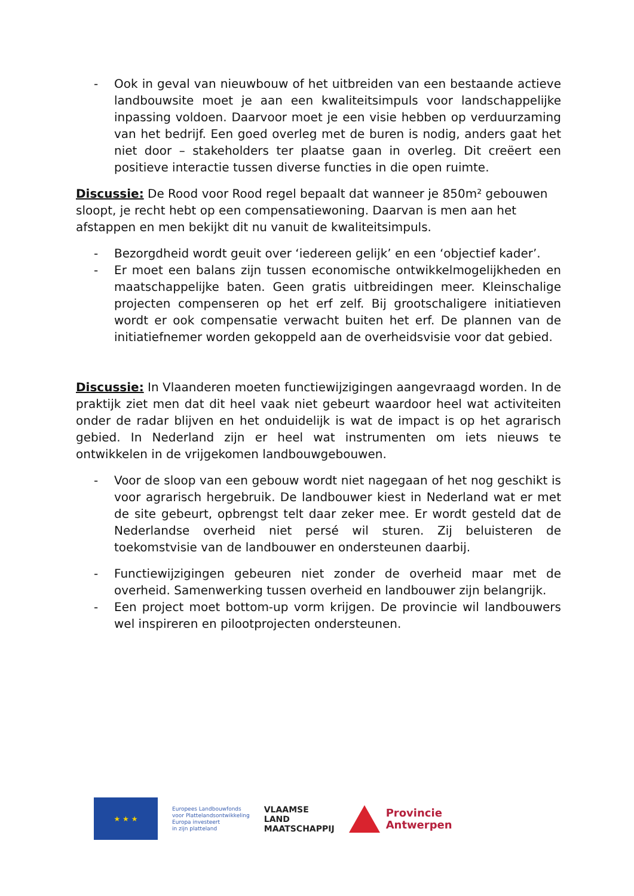- Ook in geval van nieuwbouw of het uitbreiden van een bestaande actieve landbouwsite moet je aan een kwaliteitsimpuls voor landschappelijke inpassing voldoen. Daarvoor moet je een visie hebben op verduurzaming van het bedrijf. Een goed overleg met de buren is nodig, anders gaat het niet door – stakeholders ter plaatse gaan in overleg. Dit creëert een positieve interactie tussen diverse functies in die open ruimte.
Discussie: De Rood voor Rood regel bepaalt dat wanneer je 850m² gebouwen sloopt, je recht hebt op een compensatiewoning. Daarvan is men aan het afstappen en men bekijkt dit nu vanuit de kwaliteitsimpuls.
- Bezorgdheid wordt geuit over ‘iedereen gelijk’ en een ‘objectief kader’.
- Er moet een balans zijn tussen economische ontwikkelmogelijkheden en maatschappelijke baten. Geen gratis uitbreidingen meer. Kleinschalige projecten compenseren op het erf zelf. Bij grootschaligere initiatieven wordt er ook compensatie verwacht buiten het erf. De plannen van de initiatiefnemer worden gekoppeld aan de overheidsvisie voor dat gebied.
Discussie: In Vlaanderen moeten functiewijzigingen aangevraagd worden. In de praktijk ziet men dat dit heel vaak niet gebeurt waardoor heel wat activiteiten onder de radar blijven en het onduidelijk is wat de impact is op het agrarisch gebied. In Nederland zijn er heel wat instrumenten om iets nieuws te ontwikkelen in de vrijgekomen landbouwgebouwen.
- Voor de sloop van een gebouw wordt niet nagegaan of het nog geschikt is voor agrarisch hergebruik. De landbouwer kiest in Nederland wat er met de site gebeurt, opbrengst telt daar zeker mee. Er wordt gesteld dat de Nederlandse overheid niet persé wil sturen. Zij beluisteren de toekomstvisie van de landbouwer en ondersteunen daarbij.
- Functiewijzigingen gebeuren niet zonder de overheid maar met de overheid. Samenwerking tussen overheid en landbouwer zijn belangrijk.
- Een project moet bottom-up vorm krijgen. De provincie wil landbouwers wel inspireren en pilootprojecten ondersteunen.
★ ★ ★
Europees Landbouwfonds
voor Plattelandsontwikkeling
Europa investeert
in zijn platteland
VLAAMSE
LAND
MAATSCHAPPIJ
Provincie
Antwerpen